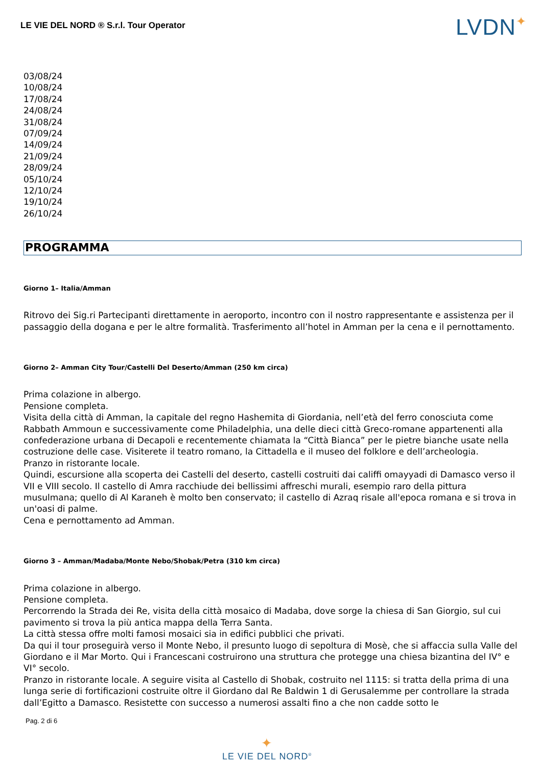LE VIE DEL NORD ® S.r.l. Tour Operator
LVDN✦
03/08/24
10/08/24
17/08/24
24/08/24
31/08/24
07/09/24
14/09/24
21/09/24
28/09/24
05/10/24
12/10/24
19/10/24
26/10/24
PROGRAMMA
Giorno 1– Italia/Amman
Ritrovo dei Sig.ri Partecipanti direttamente in aeroporto, incontro con il nostro rappresentante e assistenza per il passaggio della dogana e per le altre formalità. Trasferimento all’hotel in Amman per la cena e il pernottamento.
Giorno 2– Amman City Tour/Castelli Del Deserto/Amman (250 km circa)
Prima colazione in albergo.
Pensione completa.
Visita della città di Amman, la capitale del regno Hashemita di Giordania, nell’età del ferro conosciuta come Rabbath Ammoun e successivamente come Philadelphia, una delle dieci città Greco-romane appartenenti alla confederazione urbana di Decapoli e recentemente chiamata la “Città Bianca” per le pietre bianche usate nella costruzione delle case. Visiterete il teatro romano, la Cittadella e il museo del folklore e dell’archeologia.
Pranzo in ristorante locale.
Quindi, escursione alla scoperta dei Castelli del deserto, castelli costruiti dai califfi omayyadi di Damasco verso il VII e VIII secolo. Il castello di Amra racchiude dei bellissimi affreschi murali, esempio raro della pittura musulmana; quello di Al Karaneh è molto ben conservato; il castello di Azraq risale all'epoca romana e si trova in un'oasi di palme.
Cena e pernottamento ad Amman.
Giorno 3 – Amman/Madaba/Monte Nebo/Shobak/Petra (310 km circa)
Prima colazione in albergo.
Pensione completa.
Percorrendo la Strada dei Re, visita della città mosaico di Madaba, dove sorge la chiesa di San Giorgio, sul cui pavimento si trova la più antica mappa della Terra Santa.
La città stessa offre molti famosi mosaici sia in edifici pubblici che privati.
Da qui il tour proseguirà verso il Monte Nebo, il presunto luogo di sepoltura di Mosè, che si affaccia sulla Valle del Giordano e il Mar Morto. Qui i Francescani costruirono una struttura che protegge una chiesa bizantina del IV° e VI° secolo.
Pranzo in ristorante locale. A seguire visita al Castello di Shobak, costruito nel 1115: si tratta della prima di una lunga serie di fortificazioni costruite oltre il Giordano dal Re Baldwin 1 di Gerusalemme per controllare la strada dall’Egitto a Damasco. Resistette con successo a numerosi assalti fino a che non cadde sotto le
Pag. 2 di 6
✦
LE VIE DEL NORD<sup>®</sup>